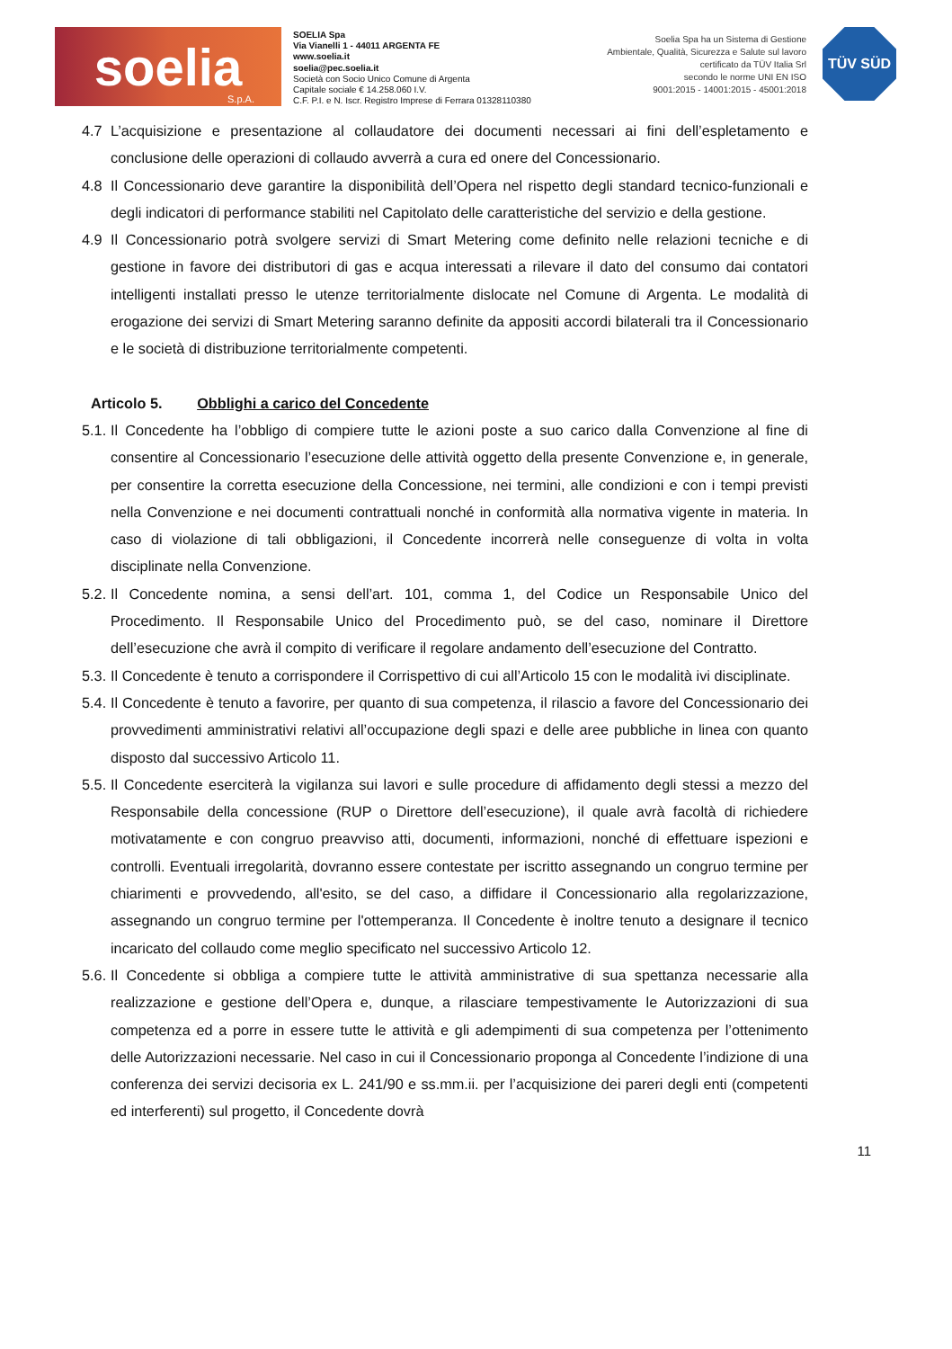soelia
S.p.A.
SOELIA Spa
Via Vianelli 1 - 44011 ARGENTA FE
www.soelia.it
soelia@pec.soelia.it
Società con Socio Unico Comune di Argenta
Capitale sociale € 14.258.060 I.V.
C.F. P.I. e N. Iscr. Registro Imprese di Ferrara 01328110380
Soelia Spa ha un Sistema di Gestione
Ambientale, Qualità, Sicurezza e Salute sul lavoro
certificato da TÜV Italia Srl
secondo le norme UNI EN ISO
9001:2015 - 14001:2015 - 45001:2018
TÜV SÜD
4.7 L’acquisizione e presentazione al collaudatore dei documenti necessari ai fini dell’espletamento e conclusione delle operazioni di collaudo avverrà a cura ed onere del Concessionario.
4.8 Il Concessionario deve garantire la disponibilità dell’Opera nel rispetto degli standard tecnico-funzionali e degli indicatori di performance stabiliti nel Capitolato delle caratteristiche del servizio e della gestione.
4.9 Il Concessionario potrà svolgere servizi di Smart Metering come definito nelle relazioni tecniche e di gestione in favore dei distributori di gas e acqua interessati a rilevare il dato del consumo dai contatori intelligenti installati presso le utenze territorialmente dislocate nel Comune di Argenta. Le modalità di erogazione dei servizi di Smart Metering saranno definite da appositi accordi bilaterali tra il Concessionario e le società di distribuzione territorialmente competenti.
Articolo 5. Obblighi a carico del Concedente
5.1.
Il Concedente ha l’obbligo di compiere tutte le azioni poste a suo carico dalla Convenzione al fine di consentire al Concessionario l’esecuzione delle attività oggetto della presente Convenzione e, in generale, per consentire la corretta esecuzione della Concessione, nei termini, alle condizioni e con i tempi previsti nella Convenzione e nei documenti contrattuali nonché in conformità alla normativa vigente in materia. In caso di violazione di tali obbligazioni, il Concedente incorrerà nelle conseguenze di volta in volta disciplinate nella Convenzione.
5.2.
Il Concedente nomina, a sensi dell’art. 101, comma 1, del Codice un Responsabile Unico del Procedimento. Il Responsabile Unico del Procedimento può, se del caso, nominare il Direttore dell’esecuzione che avrà il compito di verificare il regolare andamento dell’esecuzione del Contratto.
5.3.
Il Concedente è tenuto a corrispondere il Corrispettivo di cui all’Articolo 15 con le modalità ivi disciplinate.
5.4.
Il Concedente è tenuto a favorire, per quanto di sua competenza, il rilascio a favore del Concessionario dei provvedimenti amministrativi relativi all’occupazione degli spazi e delle aree pubbliche in linea con quanto disposto dal successivo Articolo 11.
5.5.
Il Concedente eserciterà la vigilanza sui lavori e sulle procedure di affidamento degli stessi a mezzo del Responsabile della concessione (RUP o Direttore dell’esecuzione), il quale avrà facoltà di richiedere motivatamente e con congruo preavviso atti, documenti, informazioni, nonché di effettuare ispezioni e controlli. Eventuali irregolarità, dovranno essere contestate per iscritto assegnando un congruo termine per chiarimenti e provvedendo, all'esito, se del caso, a diffidare il Concessionario alla regolarizzazione, assegnando un congruo termine per l'ottemperanza. Il Concedente è inoltre tenuto a designare il tecnico incaricato del collaudo come meglio specificato nel successivo Articolo 12.
5.6.
Il Concedente si obbliga a compiere tutte le attività amministrative di sua spettanza necessarie alla realizzazione e gestione dell’Opera e, dunque, a rilasciare tempestivamente le Autorizzazioni di sua competenza ed a porre in essere tutte le attività e gli adempimenti di sua competenza per l’ottenimento delle Autorizzazioni necessarie. Nel caso in cui il Concessionario proponga al Concedente l’indizione di una conferenza dei servizi decisoria ex L. 241/90 e ss.mm.ii. per l’acquisizione dei pareri degli enti (competenti ed interferenti) sul progetto, il Concedente dovrà
11